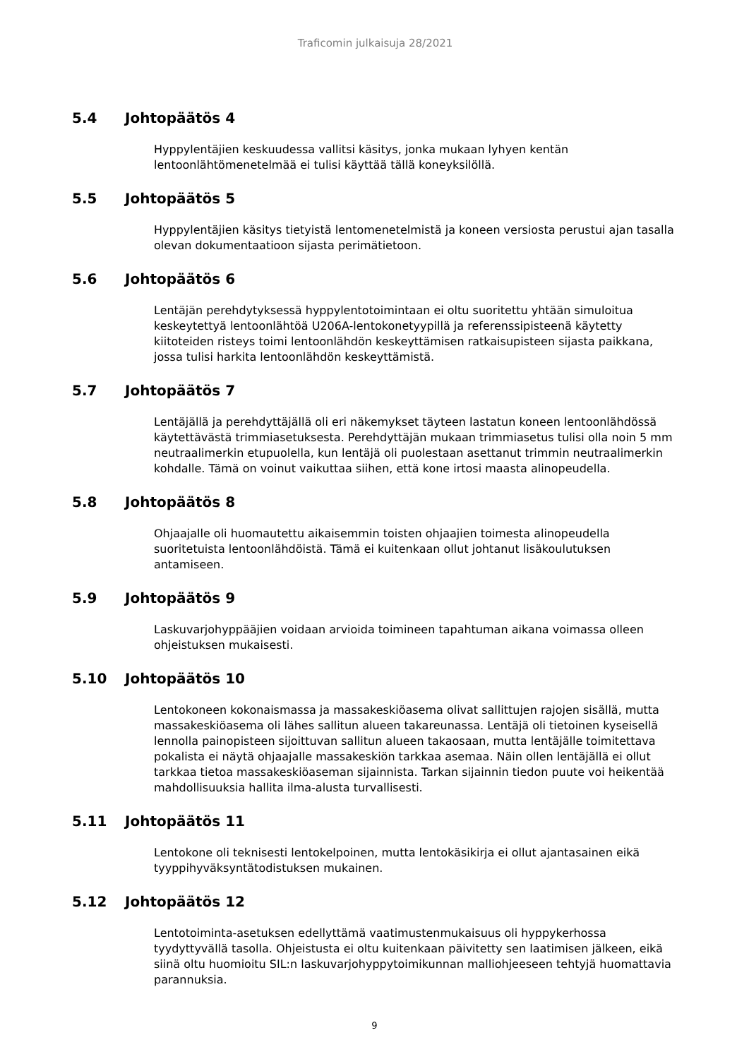Traficomin julkaisuja 28/2021
5.4 Johtopäätös 4
Hyppylentäjien keskuudessa vallitsi käsitys, jonka mukaan lyhyen kentän lentoonlähtömenetelmää ei tulisi käyttää tällä koneyksilöllä.
5.5 Johtopäätös 5
Hyppylentäjien käsitys tietyistä lentomenetelmistä ja koneen versiosta perustui ajan tasalla olevan dokumentaatioon sijasta perimätietoon.
5.6 Johtopäätös 6
Lentäjän perehdytyksessä hyppylentotoimintaan ei oltu suoritettu yhtään simuloitua keskeytettyä lentoonlähtöä U206A-lentokonetyypillä ja referenssipisteenä käytetty kiitoteiden risteys toimi lentoonlähdön keskeyttämisen ratkaisupisteen sijasta paikkana, jossa tulisi harkita lentoonlähdön keskeyttämistä.
5.7 Johtopäätös 7
Lentäjällä ja perehdyttäjällä oli eri näkemykset täyteen lastatun koneen lentoonlähdössä käytettävästä trimmiasetuksesta. Perehdyttäjän mukaan trimmiasetus tulisi olla noin 5 mm neutraalimerkin etupuolella, kun lentäjä oli puolestaan asettanut trimmin neutraalimerkin kohdalle. Tämä on voinut vaikuttaa siihen, että kone irtosi maasta alinopeudella.
5.8 Johtopäätös 8
Ohjaajalle oli huomautettu aikaisemmin toisten ohjaajien toimesta alinopeudella suoritetuista lentoonlähdöistä. Tämä ei kuitenkaan ollut johtanut lisäkoulutuksen antamiseen.
5.9 Johtopäätös 9
Laskuvarjohyppääjien voidaan arvioida toimineen tapahtuman aikana voimassa olleen ohjeistuksen mukaisesti.
5.10 Johtopäätös 10
Lentokoneen kokonaismassa ja massakeskiöasema olivat sallittujen rajojen sisällä, mutta massakeskiöasema oli lähes sallitun alueen takareunassa. Lentäjä oli tietoinen kyseisellä lennolla painopisteen sijoittuvan sallitun alueen takaosaan, mutta lentäjälle toimitettava pokalista ei näytä ohjaajalle massakeskiön tarkkaa asemaa. Näin ollen lentäjällä ei ollut tarkkaa tietoa massakeskiöaseman sijainnista. Tarkan sijainnin tiedon puute voi heikentää mahdollisuuksia hallita ilma-alusta turvallisesti.
5.11 Johtopäätös 11
Lentokone oli teknisesti lentokelpoinen, mutta lentokäsikirja ei ollut ajantasainen eikä tyyppihyväksyntätodistuksen mukainen.
5.12 Johtopäätös 12
Lentotoiminta-asetuksen edellyttämä vaatimustenmukaisuus oli hyppykerhossa tyydyttyvällä tasolla. Ohjeistusta ei oltu kuitenkaan päivitetty sen laatimisen jälkeen, eikä siinä oltu huomioitu SIL:n laskuvarjohyppytoimikunnan malliohjeeseen tehtyjä huomattavia parannuksia.
9